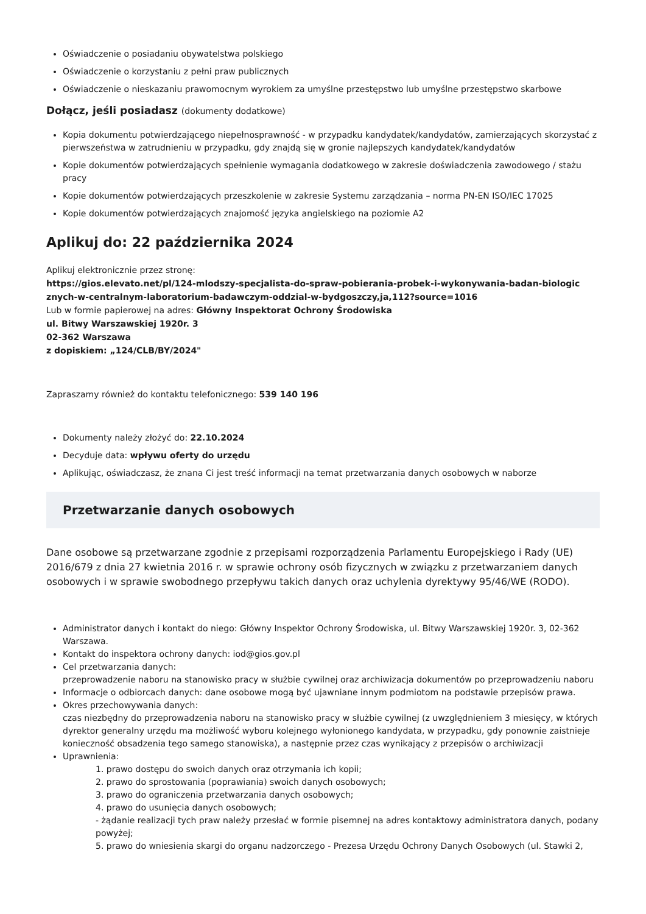Oświadczenie o posiadaniu obywatelstwa polskiego
Oświadczenie o korzystaniu z pełni praw publicznych
Oświadczenie o nieskazaniu prawomocnym wyrokiem za umyślne przestępstwo lub umyślne przestępstwo skarbowe
Dołącz, jeśli posiadasz (dokumenty dodatkowe)
Kopia dokumentu potwierdzającego niepełnosprawność - w przypadku kandydatek/kandydatów, zamierzających skorzystać z pierwszeństwa w zatrudnieniu w przypadku, gdy znajdą się w gronie najlepszych kandydatek/kandydatów
Kopie dokumentów potwierdzających spełnienie wymagania dodatkowego w zakresie doświadczenia zawodowego / stażu pracy
Kopie dokumentów potwierdzających przeszkolenie w zakresie Systemu zarządzania – norma PN-EN ISO/IEC 17025
Kopie dokumentów potwierdzających znajomość języka angielskiego na poziomie A2
Aplikuj do: 22 października 2024
Aplikuj elektronicznie przez stronę:
https://gios.elevato.net/pl/124-mlodszy-specjalista-do-spraw-pobierania-probek-i-wykonywania-badan-biologic znych-w-centralnym-laboratorium-badawczym-oddzial-w-bydgoszczy,ja,112?source=1016
Lub w formie papierowej na adres: Główny Inspektorat Ochrony Środowiska
ul. Bitwy Warszawskiej 1920r. 3
02-362 Warszawa
z dopiskiem: „124/CLB/BY/2024"
Zapraszamy również do kontaktu telefonicznego: 539 140 196
Dokumenty należy złożyć do: 22.10.2024
Decyduje data: wpływu oferty do urzędu
Aplikując, oświadczasz, że znana Ci jest treść informacji na temat przetwarzania danych osobowych w naborze
Przetwarzanie danych osobowych
Dane osobowe są przetwarzane zgodnie z przepisami rozporządzenia Parlamentu Europejskiego i Rady (UE) 2016/679 z dnia 27 kwietnia 2016 r. w sprawie ochrony osób fizycznych w związku z przetwarzaniem danych osobowych i w sprawie swobodnego przepływu takich danych oraz uchylenia dyrektywy 95/46/WE (RODO).
Administrator danych i kontakt do niego: Główny Inspektor Ochrony Środowiska, ul. Bitwy Warszawskiej 1920r. 3, 02-362 Warszawa.
Kontakt do inspektora ochrony danych: iod@gios.gov.pl
Cel przetwarzania danych:
przeprowadzenie naboru na stanowisko pracy w służbie cywilnej oraz archiwizacja dokumentów po przeprowadzeniu naboru
Informacje o odbiorcach danych: dane osobowe mogą być ujawniane innym podmiotom na podstawie przepisów prawa.
Okres przechowywania danych:
czas niezbędny do przeprowadzenia naboru na stanowisko pracy w służbie cywilnej (z uwzględnieniem 3 miesięcy, w których dyrektor generalny urzędu ma możliwość wyboru kolejnego wyłonionego kandydata, w przypadku, gdy ponownie zaistnieje konieczność obsadzenia tego samego stanowiska), a następnie przez czas wynikający z przepisów o archiwizacji
Uprawnienia:
1. prawo dostępu do swoich danych oraz otrzymania ich kopii;
2. prawo do sprostowania (poprawiania) swoich danych osobowych;
3. prawo do ograniczenia przetwarzania danych osobowych;
4. prawo do usunięcia danych osobowych;
- żądanie realizacji tych praw należy przesłać w formie pisemnej na adres kontaktowy administratora danych, podany powyżej;
5. prawo do wniesienia skargi do organu nadzorczego - Prezesa Urzędu Ochrony Danych Osobowych (ul. Stawki 2,